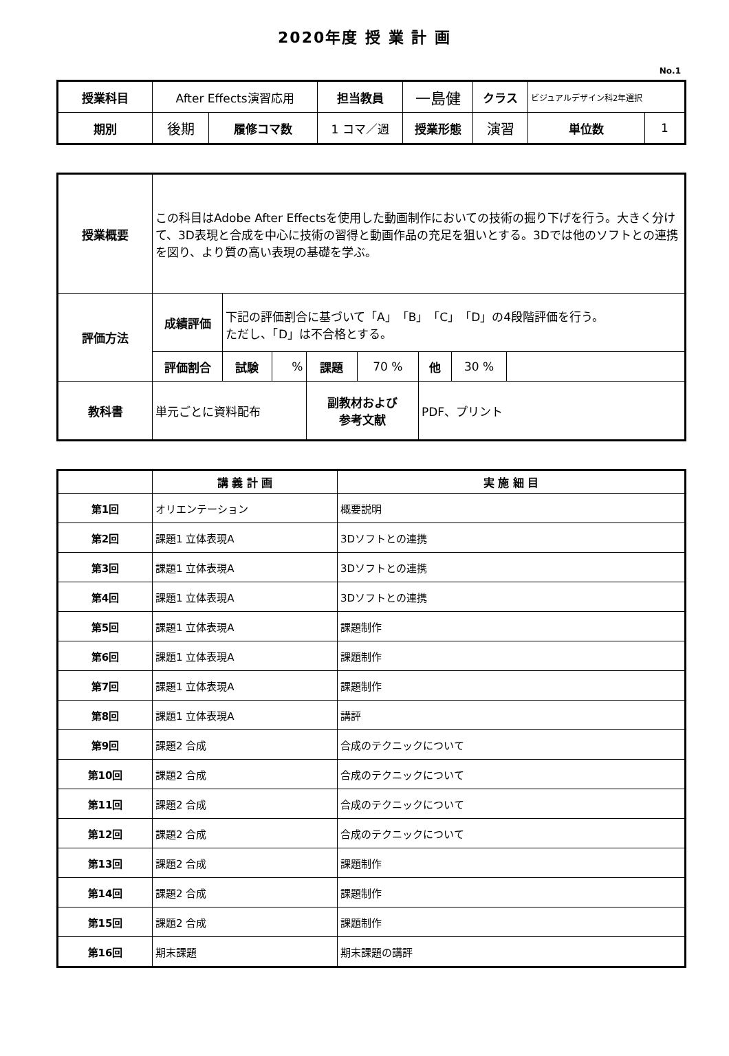2020年度 授 業 計 画
No.1
| 授業科目 | After Effects演習応用 | | 担当教員 | 一島健 | クラス | ビジュアルデザイン科2年選択 | |
| 期別 | 後期 | 履修コマ数 | 1 コマ／週 | 授業形態 | 演習 | 単位数 | 1 |
| 授業概要 | この科目はAdobe After Effectsを使用した動画制作においての技術の掘り下げを行う。大きく分けて、3D表現と合成を中心に技術の習得と動画作品の充足を狙いとする。3Dでは他のソフトとの連携を図り、より質の高い表現の基礎を学ぶ。 | | | | | | | |
| 評価方法 | 成績評価 | 下記の評価割合に基づいて「A」「B」「C」「D」の4段階評価を行う。 ただし、「D」は不合格とする。 | | | | | | |
| | 評価割合 | 試験 | % | 課題 | 70 % | 他 | 30 % | |
| 教科書 | 単元ごとに資料配布 | | | 副教材および 参考文献 | | PDF、プリント | | |
| | 講 義 計 画 | 実 施 細 目 |
| --- | --- | --- |
| 第1回 | オリエンテーション | 概要説明 |
| 第2回 | 課題1 立体表現A | 3Dソフトとの連携 |
| 第3回 | 課題1 立体表現A | 3Dソフトとの連携 |
| 第4回 | 課題1 立体表現A | 3Dソフトとの連携 |
| 第5回 | 課題1 立体表現A | 課題制作 |
| 第6回 | 課題1 立体表現A | 課題制作 |
| 第7回 | 課題1 立体表現A | 課題制作 |
| 第8回 | 課題1 立体表現A | 講評 |
| 第9回 | 課題2 合成 | 合成のテクニックについて |
| 第10回 | 課題2 合成 | 合成のテクニックについて |
| 第11回 | 課題2 合成 | 合成のテクニックについて |
| 第12回 | 課題2 合成 | 合成のテクニックについて |
| 第13回 | 課題2 合成 | 課題制作 |
| 第14回 | 課題2 合成 | 課題制作 |
| 第15回 | 課題2 合成 | 課題制作 |
| 第16回 | 期末課題 | 期末課題の講評 |